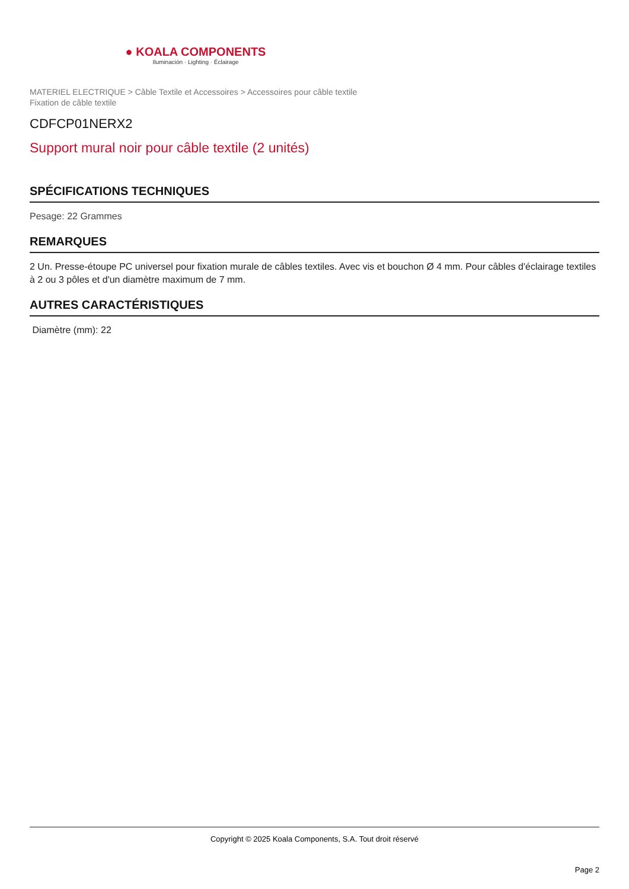● KOALA COMPONENTS
Iluminación · Lighting · Éclairage
MATERIEL ELECTRIQUE > Câble Textile et Accessoires > Accessoires pour câble textile
Fixation de câble textile
CDFCP01NERX2
Support mural noir pour câble textile (2 unités)
SPÉCIFICATIONS TECHNIQUES
Pesage: 22 Grammes
REMARQUES
2 Un. Presse-étoupe PC universel pour fixation murale de câbles textiles. Avec vis et bouchon Ø 4 mm. Pour câbles d'éclairage textiles à 2 ou 3 pôles et d'un diamètre maximum de 7 mm.
AUTRES CARACTÉRISTIQUES
Diamètre (mm): 22
Copyright © 2025 Koala Components, S.A. Tout droit réservé
Page 2